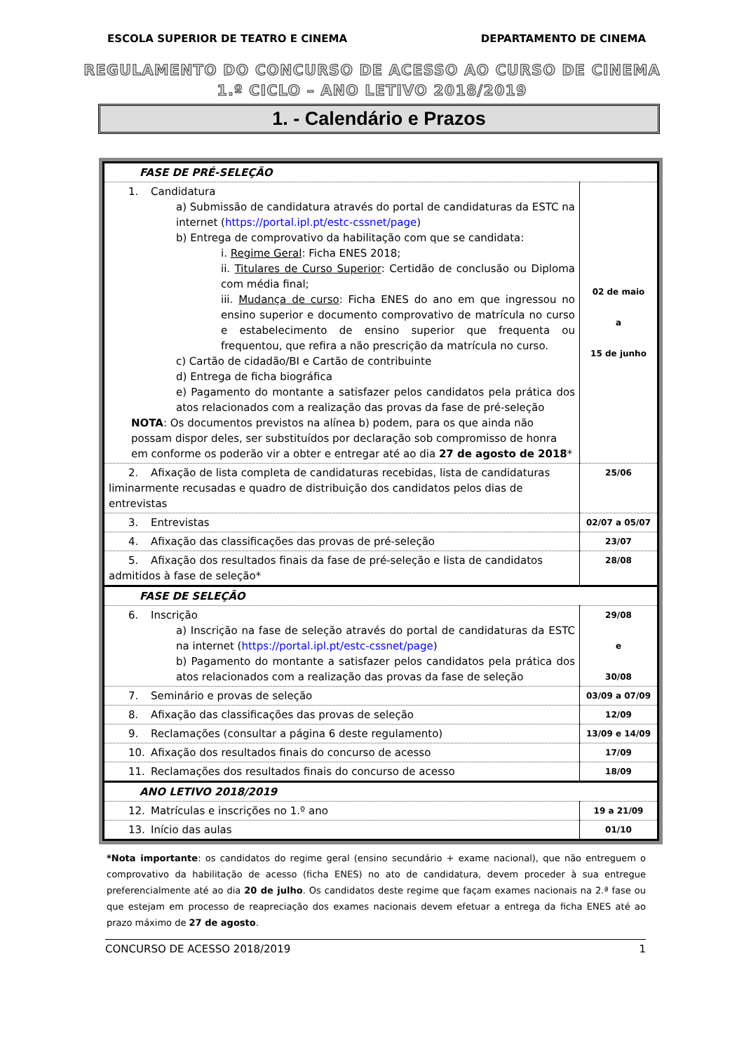ESCOLA SUPERIOR DE TEATRO E CINEMA DEPARTAMENTO DE CINEMA
REGULAMENTO DO CONCURSO DE ACESSO AO CURSO DE CINEMA
1.º CICLO – ANO LETIVO 2018/2019
1. - Calendário e Prazos
| FASE DE PRÉ-SELEÇÃO | |
| 1. Candidatura a) Submissão de candidatura através do portal de candidaturas da ESTC na internet ( https://portal.ipl.pt/estc-cssnet/page ) b) Entrega de comprovativo da habilitação com que se candidata: i. Regime Geral : Ficha ENES 2018; ii. Titulares de Curso Superior : Certidão de conclusão ou Diploma com média final; iii. Mudança de curso : Ficha ENES do ano em que ingressou no ensino superior e documento comprovativo de matrícula no curso e estabelecimento de ensino superior que frequenta ou frequentou, que refira a não prescrição da matrícula no curso. c) Cartão de cidadão/BI e Cartão de contribuinte d) Entrega de ficha biográfica e) Pagamento do montante a satisfazer pelos candidatos pela prática dos atos relacionados com a realização das provas da fase de pré-seleção NOTA : Os documentos previstos na alínea b) podem, para os que ainda não possam dispor deles, ser substituídos por declaração sob compromisso de honra em conforme os poderão vir a obter e entregar até ao dia 27 de agosto de 2018 * | 02 de maio a 15 de junho |
| 2. Afixação de lista completa de candidaturas recebidas, lista de candidaturas liminarmente recusadas e quadro de distribuição dos candidatos pelos dias de entrevistas | 25/06 |
| 3. Entrevistas | 02/07 a 05/07 |
| 4. Afixação das classificações das provas de pré-seleção | 23/07 |
| 5. Afixação dos resultados finais da fase de pré-seleção e lista de candidatos admitidos à fase de seleção* | 28/08 |
| FASE DE SELEÇÃO | |
| 6. Inscrição a) Inscrição na fase de seleção através do portal de candidaturas da ESTC na internet ( https://portal.ipl.pt/estc-cssnet/page ) b) Pagamento do montante a satisfazer pelos candidatos pela prática dos atos relacionados com a realização das provas da fase de seleção | 29/08 e 30/08 |
| 7. Seminário e provas de seleção | 03/09 a 07/09 |
| 8. Afixação das classificações das provas de seleção | 12/09 |
| 9. Reclamações (consultar a página 6 deste regulamento) | 13/09 e 14/09 |
| 10. Afixação dos resultados finais do concurso de acesso | 17/09 |
| 11. Reclamações dos resultados finais do concurso de acesso | 18/09 |
| ANO LETIVO 2018/2019 | |
| 12. Matrículas e inscrições no 1.º ano | 19 a 21/09 |
| 13. Início das aulas | 01/10 |
*Nota importante: os candidatos do regime geral (ensino secundário + exame nacional), que não entreguem o comprovativo da habilitação de acesso (ficha ENES) no ato de candidatura, devem proceder à sua entregue preferencialmente até ao dia 20 de julho. Os candidatos deste regime que façam exames nacionais na 2.ª fase ou que estejam em processo de reapreciação dos exames nacionais devem efetuar a entrega da ficha ENES até ao prazo máximo de 27 de agosto.
CONCURSO DE ACESSO 2018/2019 1